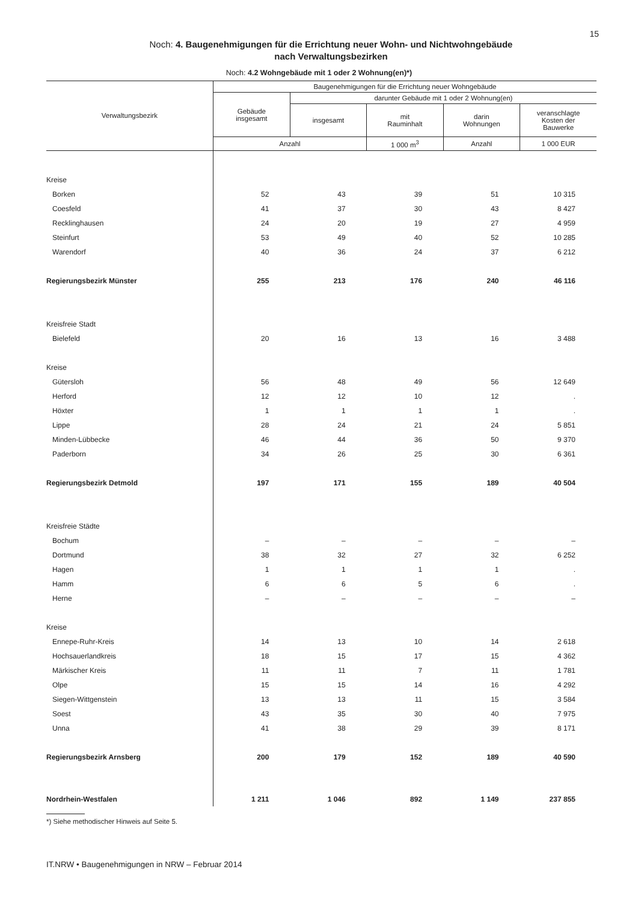15
Noch: 4. Baugenehmigungen für die Errichtung neuer Wohn- und Nichtwohngebäude
nach Verwaltungsbezirken
Noch: 4.2 Wohngebäude mit 1 oder 2 Wohnung(en)*)
| Verwaltungsbezirk | Baugenehmigungen für die Errichtung neuer Wohngebäude | | | | |
| --- | --- | --- | --- | --- | --- |
| | Gebäude insgesamt | darunter Gebäude mit 1 oder 2 Wohnung(en) | | | |
| | | insgesamt | mit Rauminhalt | darin Wohnungen | veranschlagte Kosten der Bauwerke |
| | Anzahl | | 1 000 m<sup>3</sup> | Anzahl | 1 000 EUR |
| Kreise | | | | | |
| Borken | 52 | 43 | 39 | 51 | 10 315 |
| Coesfeld | 41 | 37 | 30 | 43 | 8 427 |
| Recklinghausen | 24 | 20 | 19 | 27 | 4 959 |
| Steinfurt | 53 | 49 | 40 | 52 | 10 285 |
| Warendorf | 40 | 36 | 24 | 37 | 6 212 |
| Regierungsbezirk Münster | 255 | 213 | 176 | 240 | 46 116 |
| Kreisfreie Stadt | | | | | |
| Bielefeld | 20 | 16 | 13 | 16 | 3 488 |
| Kreise | | | | | |
| Gütersloh | 56 | 48 | 49 | 56 | 12 649 |
| Herford | 12 | 12 | 10 | 12 | . |
| Höxter | 1 | 1 | 1 | 1 | . |
| Lippe | 28 | 24 | 21 | 24 | 5 851 |
| Minden-Lübbecke | 46 | 44 | 36 | 50 | 9 370 |
| Paderborn | 34 | 26 | 25 | 30 | 6 361 |
| Regierungsbezirk Detmold | 197 | 171 | 155 | 189 | 40 504 |
| Kreisfreie Städte | | | | | |
| Bochum | – | – | – | – | – |
| Dortmund | 38 | 32 | 27 | 32 | 6 252 |
| Hagen | 1 | 1 | 1 | 1 | . |
| Hamm | 6 | 6 | 5 | 6 | . |
| Herne | – | – | – | – | – |
| Kreise | | | | | |
| Ennepe-Ruhr-Kreis | 14 | 13 | 10 | 14 | 2 618 |
| Hochsauerlandkreis | 18 | 15 | 17 | 15 | 4 362 |
| Märkischer Kreis | 11 | 11 | 7 | 11 | 1 781 |
| Olpe | 15 | 15 | 14 | 16 | 4 292 |
| Siegen-Wittgenstein | 13 | 13 | 11 | 15 | 3 584 |
| Soest | 43 | 35 | 30 | 40 | 7 975 |
| Unna | 41 | 38 | 29 | 39 | 8 171 |
| Regierungsbezirk Arnsberg | 200 | 179 | 152 | 189 | 40 590 |
| Nordrhein-Westfalen | 1 211 | 1 046 | 892 | 1 149 | 237 855 |
*) Siehe methodischer Hinweis auf Seite 5.
IT.NRW • Baugenehmigungen in NRW – Februar 2014